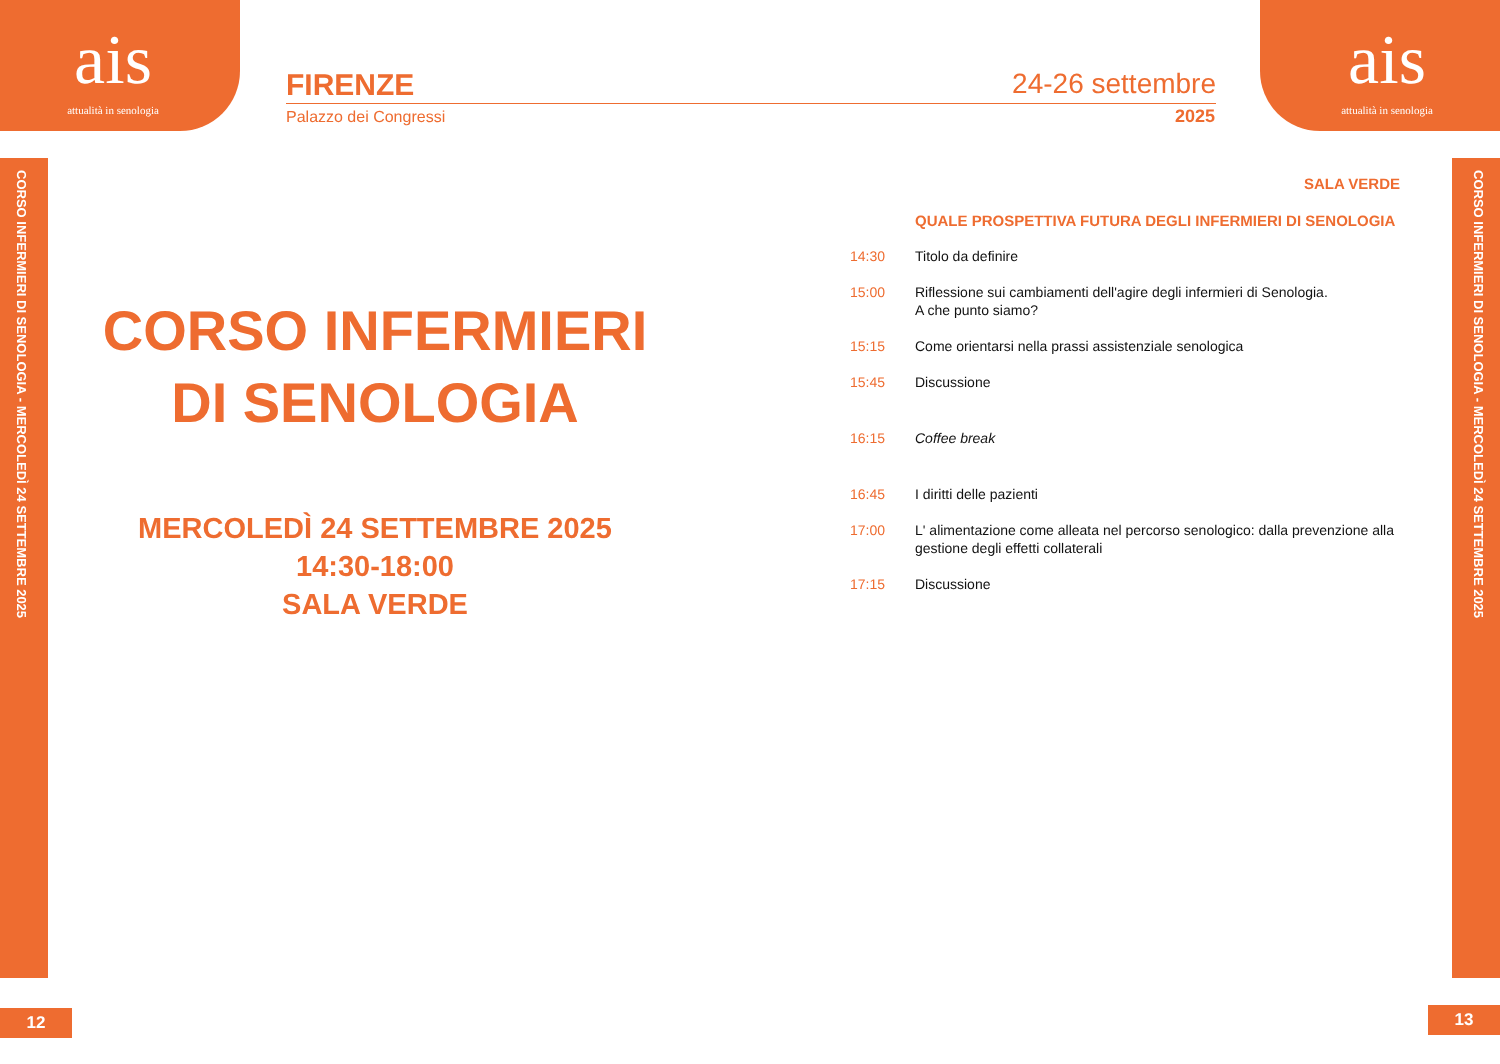ais
attualità in senologia
FIRENZE 24-26 settembre
Palazzo dei Congressi 2025
ais
attualità in senologia
CORSO INFERMIERI DI SENOLOGIA - MERCOLEDÌ 24 SETTEMBRE 2025
CORSO INFERMIERI DI SENOLOGIA - MERCOLEDÌ 24 SETTEMBRE 2025
CORSO INFERMIERI
DI SENOLOGIA
MERCOLEDÌ 24 SETTEMBRE 2025
14:30-18:00
SALA VERDE
SALA VERDE
QUALE PROSPETTIVA FUTURA DEGLI INFERMIERI DI SENOLOGIA
14:30 Titolo da definire 15:00 Riflessione sui cambiamenti dell'agire degli infermieri di Senologia.
A che punto siamo? 15:15 Come orientarsi nella prassi assistenziale senologica 15:45 Discussione 16:15 Coffee break 16:45 I diritti delle pazienti 17:00 L' alimentazione come alleata nel percorso senologico: dalla prevenzione alla gestione degli effetti collaterali 17:15 Discussione
12 13